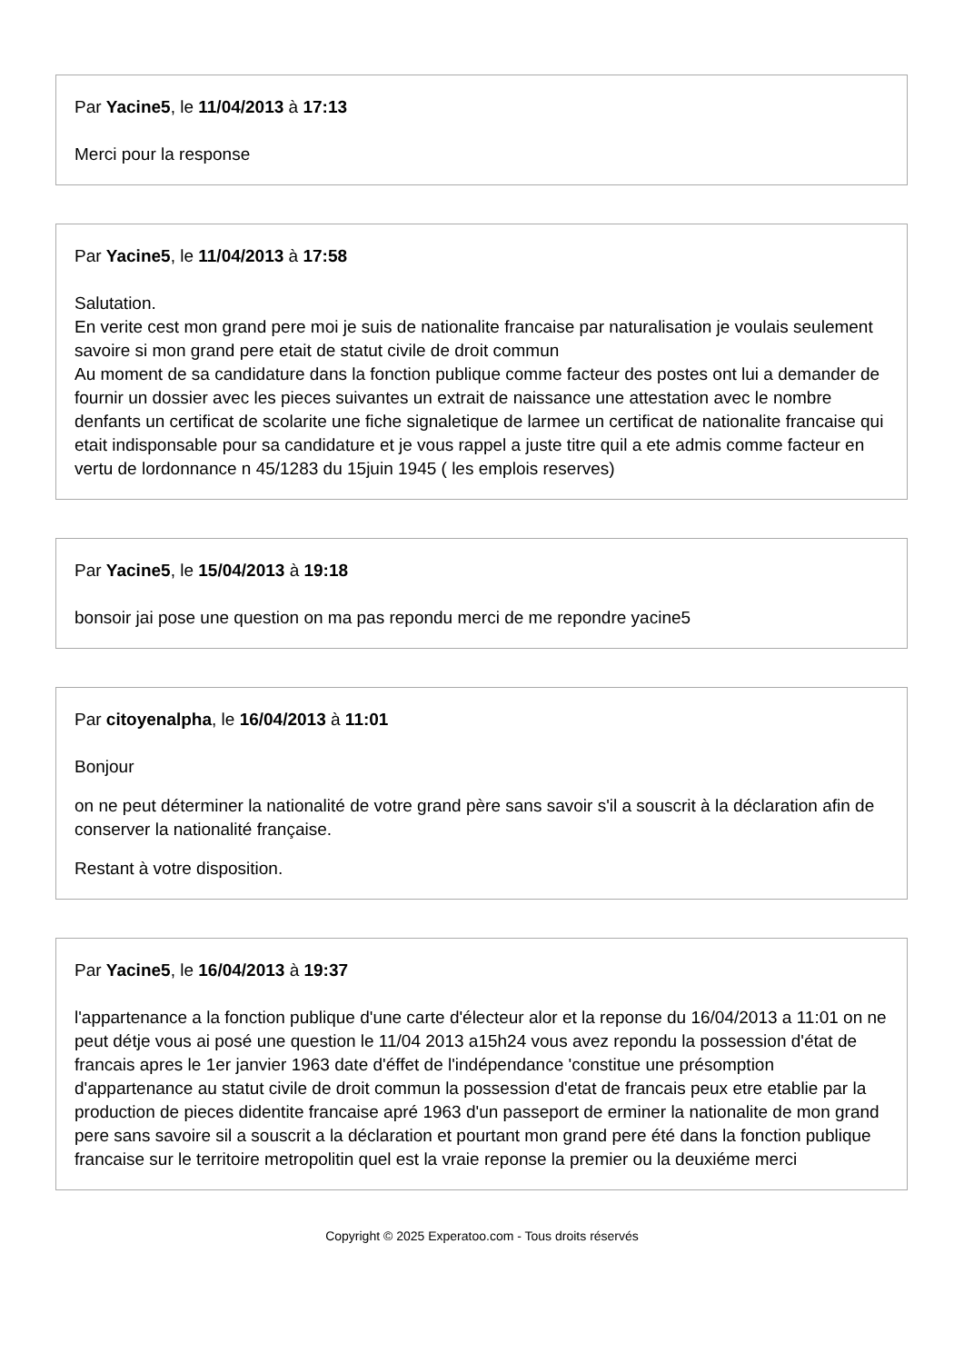Par Yacine5, le 11/04/2013 à 17:13
Merci pour la response
Par Yacine5, le 11/04/2013 à 17:58
Salutation.
En verite cest mon grand pere moi je suis de nationalite francaise par naturalisation je voulais seulement savoire si mon grand pere etait de statut civile de droit commun
Au moment de sa candidature dans la fonction publique comme facteur des postes ont lui a demander de fournir un dossier avec les pieces suivantes un extrait de naissance une attestation avec le nombre denfants un certificat de scolarite une fiche signaletique de larmee un certificat de nationalite francaise qui etait indisponsable pour sa candidature et je vous rappel a juste titre quil a ete admis comme facteur en vertu de lordonnance n 45/1283 du 15juin 1945 ( les emplois reserves)
Par Yacine5, le 15/04/2013 à 19:18
bonsoir jai pose une question on ma pas repondu merci de me repondre yacine5
Par citoyenalpha, le 16/04/2013 à 11:01
Bonjour
on ne peut déterminer la nationalité de votre grand père sans savoir s'il a souscrit à la déclaration afin de conserver la nationalité française.
Restant à votre disposition.
Par Yacine5, le 16/04/2013 à 19:37
l'appartenance a la fonction publique d'une carte d'électeur alor et la reponse du 16/04/2013 a 11:01 on ne peut détje vous ai posé une question le 11/04 2013 a15h24 vous avez repondu la possession d'état de francais apres le 1er janvier 1963 date d'éffet de l'indépendance 'constitue une présomption d'appartenance au statut civile de droit commun la possession d'etat de francais peux etre etablie par la production de pieces didentite francaise apré 1963 d'un passeport de erminer la nationalite de mon grand pere sans savoire sil a souscrit a la déclaration et pourtant mon grand pere été dans la fonction publique francaise sur le territoire metropolitin quel est la vraie reponse la premier ou la deuxiéme merci
Copyright © 2025 Experatoo.com - Tous droits réservés